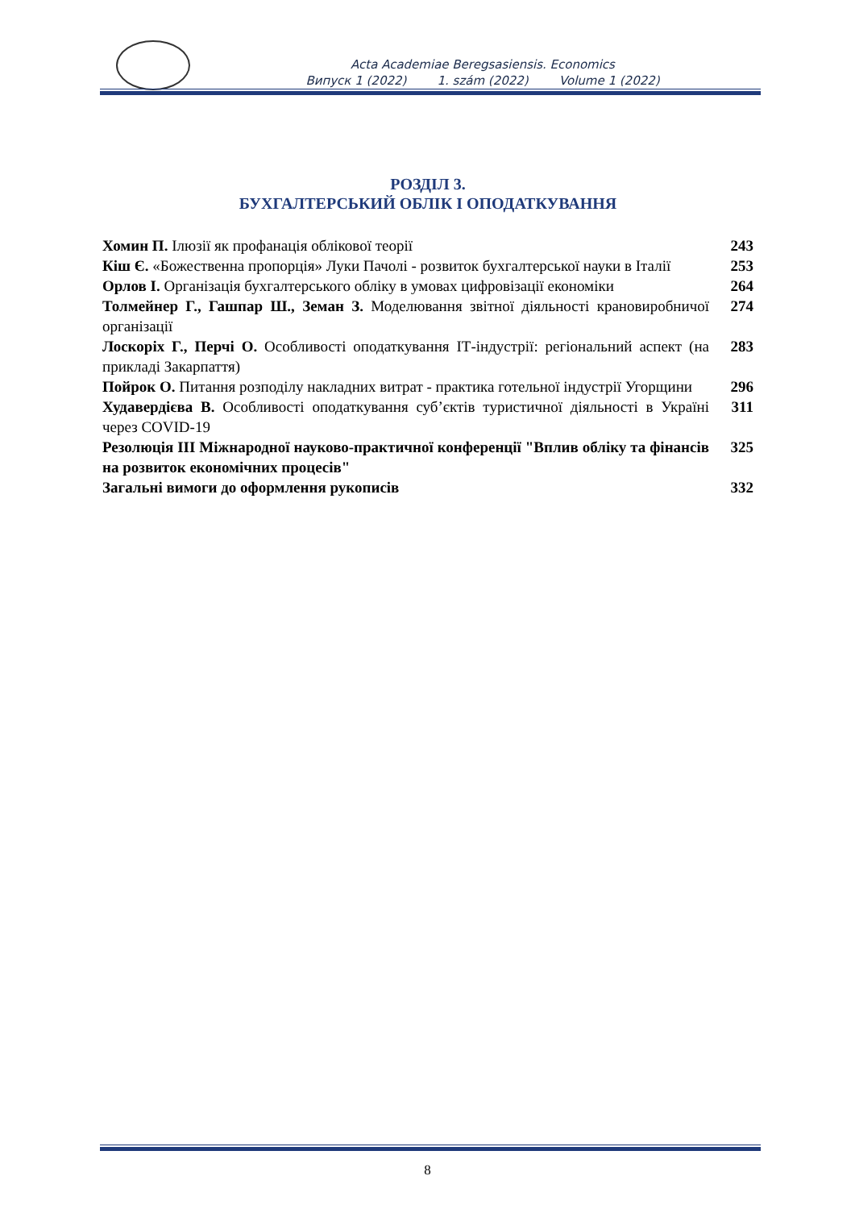Acta Academiae Beregsasiensis. Economics
Випуск 1 (2022) 1. szám (2022) Volume 1 (2022)
РОЗДІЛ 3.
БУХГАЛТЕРСЬКИЙ ОБЛІК І ОПОДАТКУВАННЯ
Хомин П. Ілюзії як профанація облікової теорії
243
Кіш Є. «Божественна пропорція» Луки Пачолі - розвиток бухгалтерської науки в Італії
253
Орлов І. Організація бухгалтерського обліку в умовах цифровізації економіки
264
Толмейнер Г., Гашпар Ш., Земан З. Моделювання звітної діяльності крановиробничої організації
274
Лоскоріх Г., Перчі О. Особливості оподаткування ІТ-індустрії: регіональний аспект (на прикладі Закарпаття)
283
Пойрок О. Питання розподілу накладних витрат - практика готельної індустрії Угорщини
296
Худавердієва В. Особливості оподаткування суб’єктів туристичної діяльності в Україні через COVID-19
311
Резолюція ІІІ Міжнародної науково-практичної конференції "Вплив обліку та фінансів на розвиток економічних процесів"
325
Загальні вимоги до оформлення рукописів
332
8